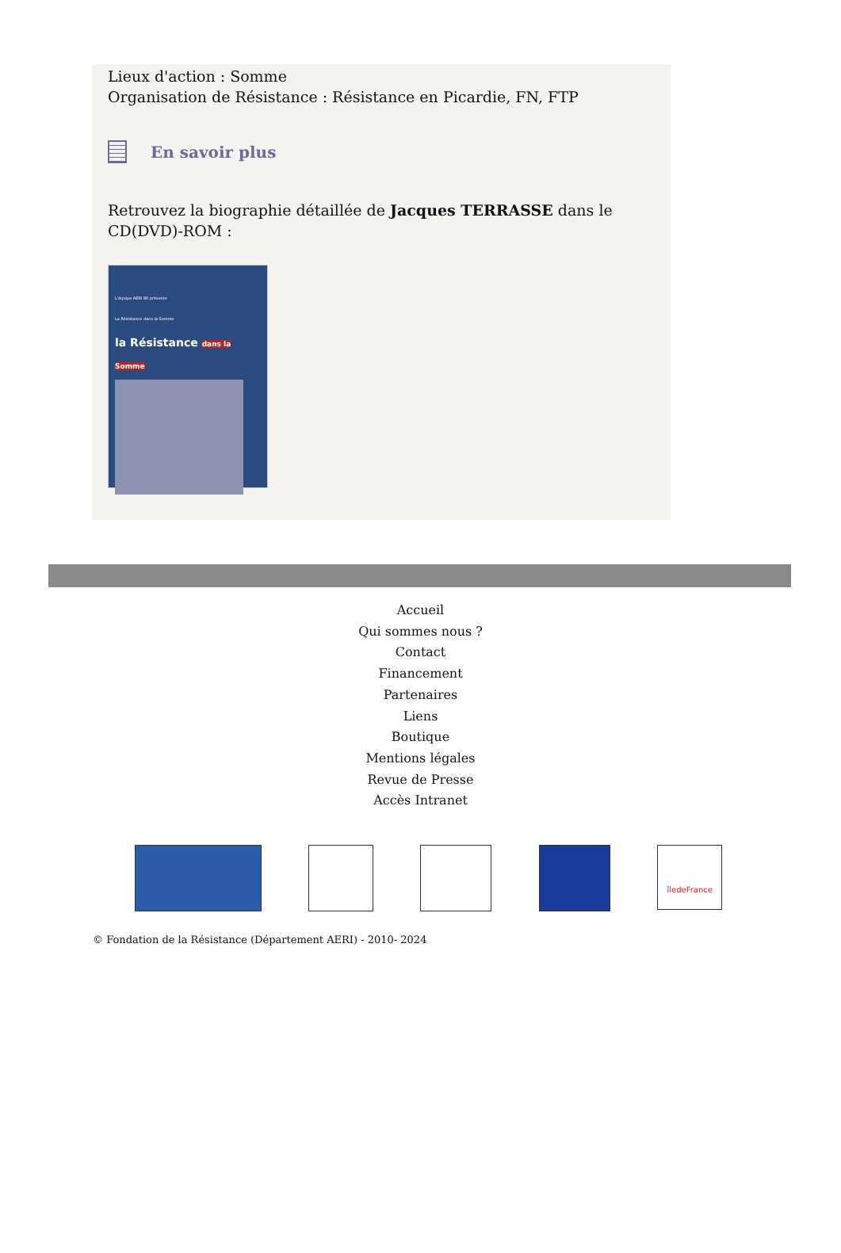Lieux d'action : Somme
Organisation de Résistance : Résistance en Picardie, FN, FTP
En savoir plus
Retrouvez la biographie détaillée de Jacques TERRASSE dans le CD(DVD)-ROM :
L'équipe AERI 80 présente
La Résistance dans la Somme
la Résistance dans la Somme
Accueil
Qui sommes nous ?
Contact
Financement
Partenaires
Liens
Boutique
Mentions légales
Revue de Presse
Accès Intranet
îledeFrance
© Fondation de la Résistance (Département AERI) - 2010- 2024